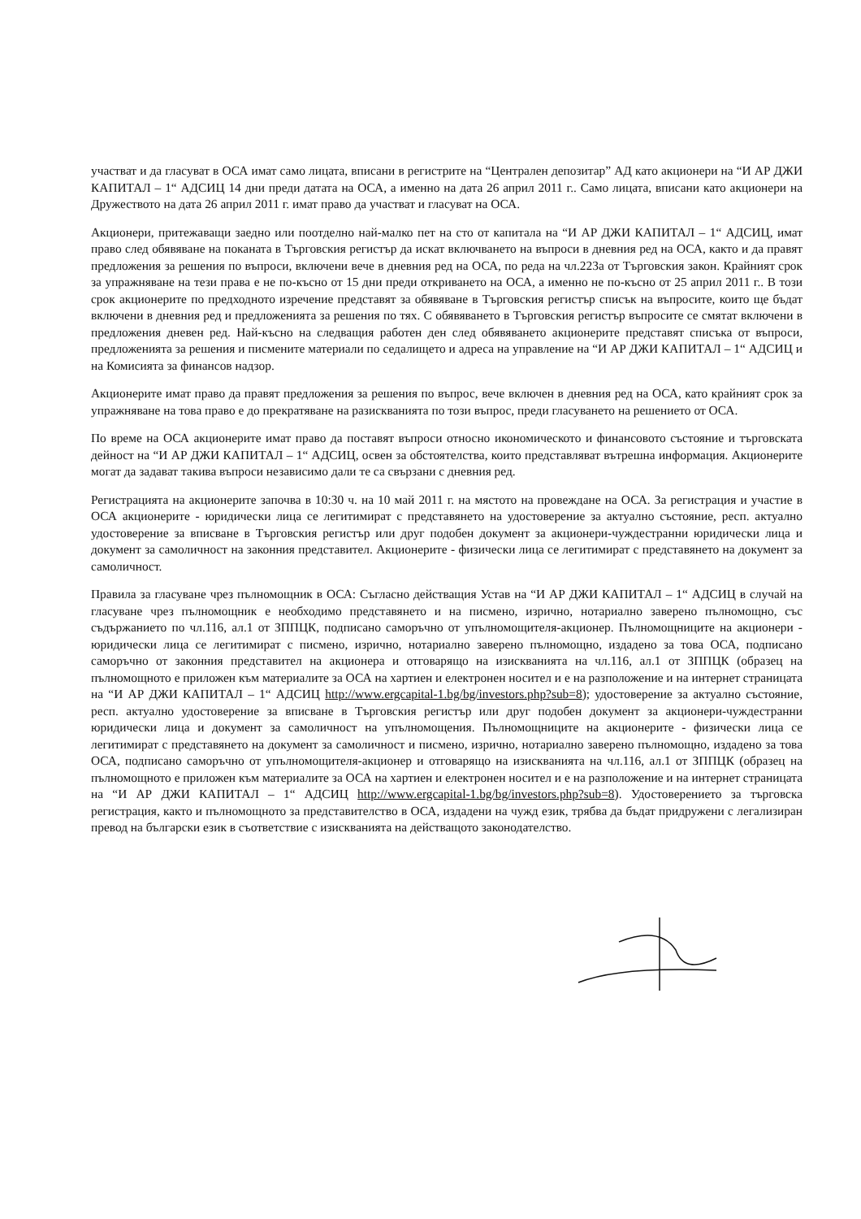участват и да гласуват в ОСА имат само лицата, вписани в регистрите на “Централен депозитар” АД като акционери на “И АР ДЖИ КАПИТАЛ – 1“ АДСИЦ 14 дни преди датата на ОСА, а именно на дата 26 април 2011 г.. Само лицата, вписани като акционери на Дружеството на дата 26 април 2011 г. имат право да участват и гласуват на ОСА.
Акционери, притежаващи заедно или поотделно най-малко пет на сто от капитала на “И АР ДЖИ КАПИТАЛ – 1“ АДСИЦ, имат право след обявяване на поканата в Търговския регистър да искат включването на въпроси в дневния ред на ОСА, както и да правят предложения за решения по въпроси, включени вече в дневния ред на ОСА, по реда на чл.223а от Търговския закон. Крайният срок за упражняване на тези права е не по-късно от 15 дни преди откриването на ОСА, а именно не по-късно от 25 април 2011 г.. В този срок акционерите по предходното изречение представят за обявяване в Търговския регистър списък на въпросите, които ще бъдат включени в дневния ред и предложенията за решения по тях. С обявяването в Търговския регистър въпросите се смятат включени в предложения дневен ред. Най-късно на следващия работен ден след обявяването акционерите представят списъка от въпроси, предложенията за решения и писмените материали по седалището и адреса на управление на “И АР ДЖИ КАПИТАЛ – 1“ АДСИЦ и на Комисията за финансов надзор.
Акционерите имат право да правят предложения за решения по въпрос, вече включен в дневния ред на ОСА, като крайният срок за упражняване на това право е до прекратяване на разискванията по този въпрос, преди гласуването на решението от ОСА.
По време на ОСА акционерите имат право да поставят въпроси относно икономическото и финансовото състояние и търговската дейност на “И АР ДЖИ КАПИТАЛ – 1“ АДСИЦ, освен за обстоятелства, които представляват вътрешна информация. Акционерите могат да задават такива въпроси независимо дали те са свързани с дневния ред.
Регистрацията на акционерите започва в 10:30 ч. на 10 май 2011 г. на мястото на провеждане на ОСА. За регистрация и участие в ОСА акционерите - юридически лица се легитимират с представянето на удостоверение за актуално състояние, респ. актуално удостоверение за вписване в Търговския регистър или друг подобен документ за акционери-чуждестранни юридически лица и документ за самоличност на законния представител. Акционерите - физически лица се легитимират с представянето на документ за самоличност.
Правила за гласуване чрез пълномощник в ОСА: Съгласно действащия Устав на “И АР ДЖИ КАПИТАЛ – 1“ АДСИЦ в случай на гласуване чрез пълномощник е необходимо представянето и на писмено, изрично, нотариално заверено пълномощно, със съдържанието по чл.116, ал.1 от ЗППЦК, подписано саморъчно от упълномощителя-акционер. Пълномощниците на акционери - юридически лица се легитимират с писмено, изрично, нотариално заверено пълномощно, издадено за това ОСА, подписано саморъчно от законния представител на акционера и отговарящо на изискванията на чл.116, ал.1 от ЗППЦК (образец на пълномощното е приложен към материалите за ОСА на хартиен и електронен носител и е на разположение и на интернет страницата на “И АР ДЖИ КАПИТАЛ – 1“ АДСИЦ http://www.ergcapital-1.bg/bg/investors.php?sub=8); удостоверение за актуално състояние, респ. актуално удостоверение за вписване в Търговския регистър или друг подобен документ за акционери-чуждестранни юридически лица и документ за самоличност на упълномощения. Пълномощниците на акционерите - физически лица се легитимират с представянето на документ за самоличност и писмено, изрично, нотариално заверено пълномощно, издадено за това ОСА, подписано саморъчно от упълномощителя-акционер и отговарящо на изискванията на чл.116, ал.1 от ЗППЦК (образец на пълномощното е приложен към материалите за ОСА на хартиен и електронен носител и е на разположение и на интернет страницата на “И АР ДЖИ КАПИТАЛ – 1“ АДСИЦ http://www.ergcapital-1.bg/bg/investors.php?sub=8). Удостоверението за търговска регистрация, както и пълномощното за представителство в ОСА, издадени на чужд език, трябва да бъдат придружени с легализиран превод на български език в съответствие с изискванията на действащото законодателство.